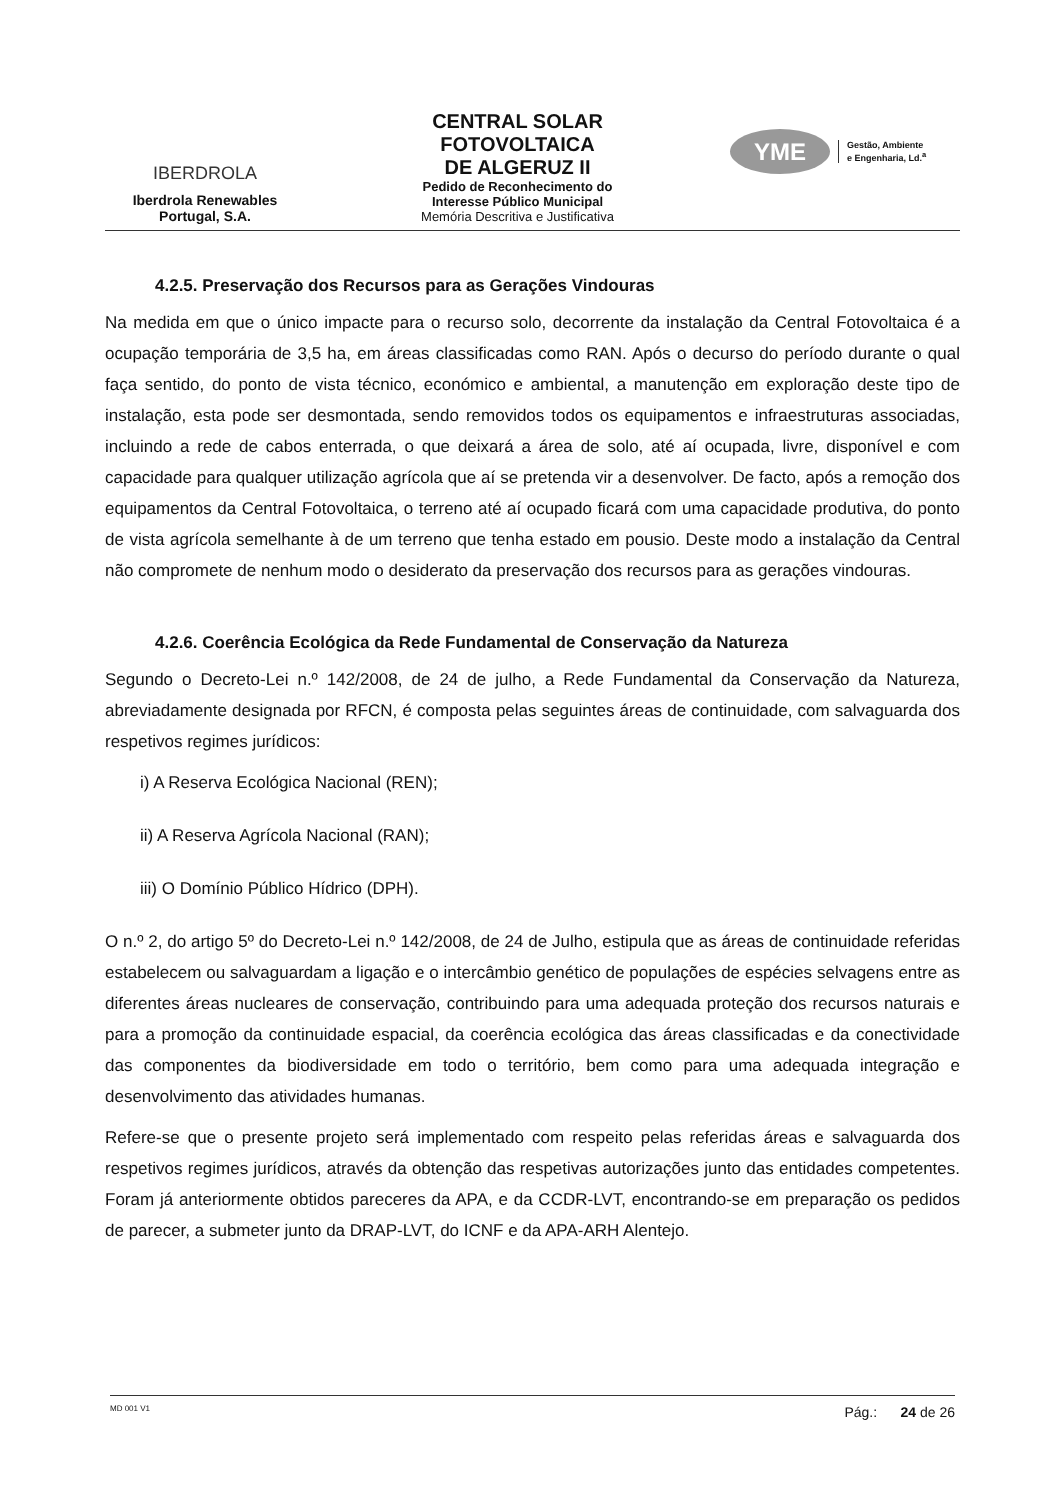IBERDROLA
Iberdrola Renewables
Portugal, S.A.
CENTRAL SOLAR
FOTOVOLTAICA
DE ALGERUZ II
Pedido de Reconhecimento do
Interesse Público Municipal
Memória Descritiva e Justificativa
YME
Gestão, Ambiente
e Engenharia, Ld.<sup>a</sup>
4.2.5. Preservação dos Recursos para as Gerações Vindouras
Na medida em que o único impacte para o recurso solo, decorrente da instalação da Central Fotovoltaica é a ocupação temporária de 3,5 ha, em áreas classificadas como RAN. Após o decurso do período durante o qual faça sentido, do ponto de vista técnico, económico e ambiental, a manutenção em exploração deste tipo de instalação, esta pode ser desmontada, sendo removidos todos os equipamentos e infraestruturas associadas, incluindo a rede de cabos enterrada, o que deixará a área de solo, até aí ocupada, livre, disponível e com capacidade para qualquer utilização agrícola que aí se pretenda vir a desenvolver. De facto, após a remoção dos equipamentos da Central Fotovoltaica, o terreno até aí ocupado ficará com uma capacidade produtiva, do ponto de vista agrícola semelhante à de um terreno que tenha estado em pousio. Deste modo a instalação da Central não compromete de nenhum modo o desiderato da preservação dos recursos para as gerações vindouras.
4.2.6. Coerência Ecológica da Rede Fundamental de Conservação da Natureza
Segundo o Decreto-Lei n.º 142/2008, de 24 de julho, a Rede Fundamental da Conservação da Natureza, abreviadamente designada por RFCN, é composta pelas seguintes áreas de continuidade, com salvaguarda dos respetivos regimes jurídicos:
i) A Reserva Ecológica Nacional (REN);
ii) A Reserva Agrícola Nacional (RAN);
iii) O Domínio Público Hídrico (DPH).
O n.º 2, do artigo 5º do Decreto-Lei n.º 142/2008, de 24 de Julho, estipula que as áreas de continuidade referidas estabelecem ou salvaguardam a ligação e o intercâmbio genético de populações de espécies selvagens entre as diferentes áreas nucleares de conservação, contribuindo para uma adequada proteção dos recursos naturais e para a promoção da continuidade espacial, da coerência ecológica das áreas classificadas e da conectividade das componentes da biodiversidade em todo o território, bem como para uma adequada integração e desenvolvimento das atividades humanas.
Refere-se que o presente projeto será implementado com respeito pelas referidas áreas e salvaguarda dos respetivos regimes jurídicos, através da obtenção das respetivas autorizações junto das entidades competentes. Foram já anteriormente obtidos pareceres da APA, e da CCDR-LVT, encontrando-se em preparação os pedidos de parecer, a submeter junto da DRAP-LVT, do ICNF e da APA-ARH Alentejo.
MD 001 V1 Pág.: 24 de 26